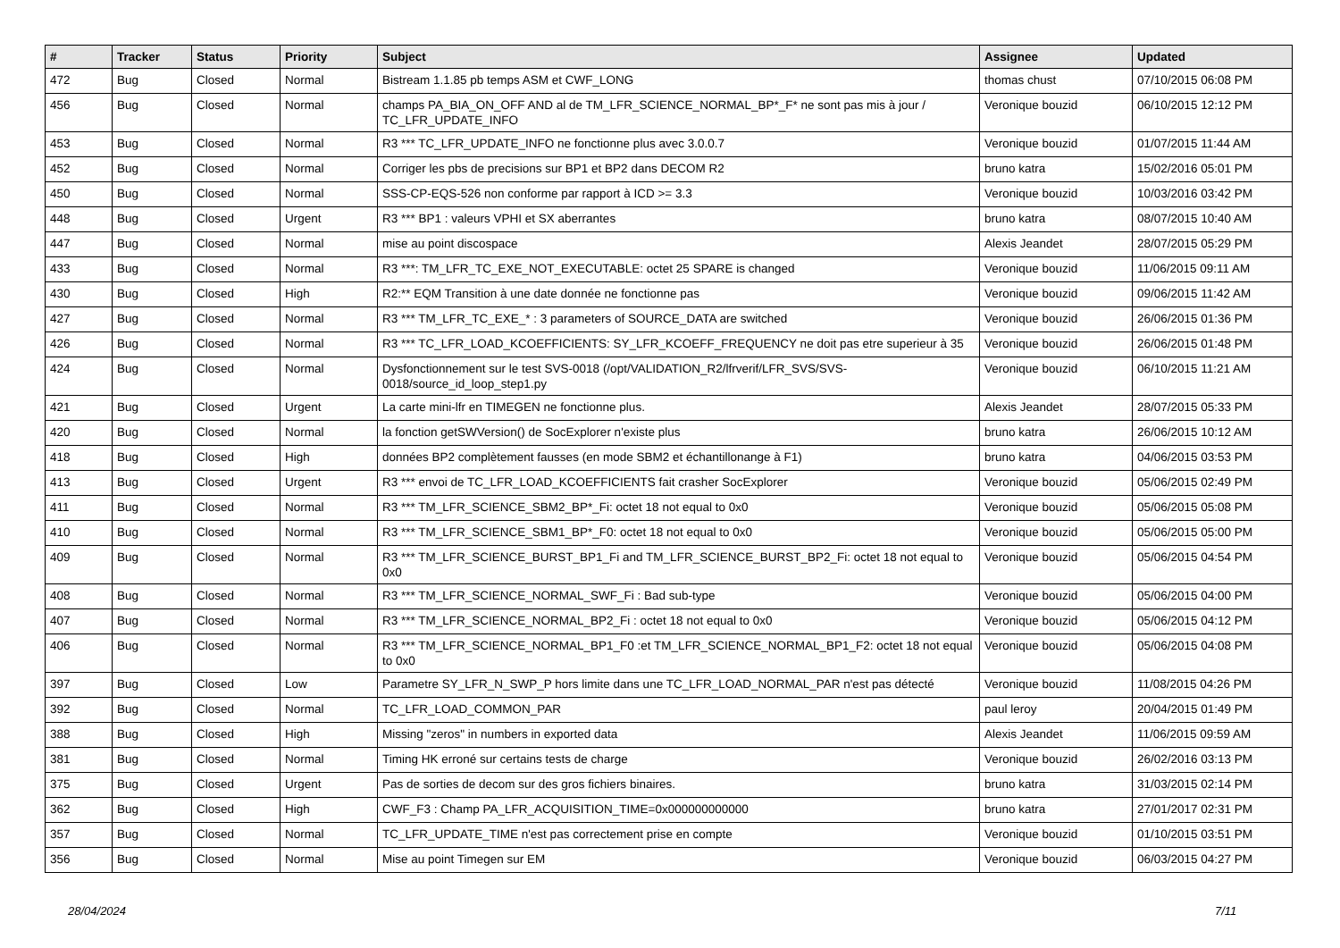| # | Tracker | Status | Priority | Subject | Assignee | Updated |
| --- | --- | --- | --- | --- | --- | --- |
| 472 | Bug | Closed | Normal | Bistream 1.1.85 pb temps ASM et CWF_LONG | thomas chust | 07/10/2015 06:08 PM |
| 456 | Bug | Closed | Normal | champs PA_BIA_ON_OFF AND al de TM_LFR_SCIENCE_NORMAL_BP*_F* ne sont pas mis à jour / TC_LFR_UPDATE_INFO | Veronique bouzid | 06/10/2015 12:12 PM |
| 453 | Bug | Closed | Normal | R3 *** TC_LFR_UPDATE_INFO ne fonctionne plus avec 3.0.0.7 | Veronique bouzid | 01/07/2015 11:44 AM |
| 452 | Bug | Closed | Normal | Corriger les pbs de precisions sur BP1 et BP2 dans DECOM R2 | bruno katra | 15/02/2016 05:01 PM |
| 450 | Bug | Closed | Normal | SSS-CP-EQS-526 non conforme par rapport à ICD >= 3.3 | Veronique bouzid | 10/03/2016 03:42 PM |
| 448 | Bug | Closed | Urgent | R3 *** BP1 : valeurs VPHI et SX aberrantes | bruno katra | 08/07/2015 10:40 AM |
| 447 | Bug | Closed | Normal | mise au point discospace | Alexis Jeandet | 28/07/2015 05:29 PM |
| 433 | Bug | Closed | Normal | R3 ***: TM_LFR_TC_EXE_NOT_EXECUTABLE: octet 25 SPARE is changed | Veronique bouzid | 11/06/2015 09:11 AM |
| 430 | Bug | Closed | High | R2:** EQM Transition à une date donnée ne fonctionne pas | Veronique bouzid | 09/06/2015 11:42 AM |
| 427 | Bug | Closed | Normal | R3 *** TM_LFR_TC_EXE_* : 3 parameters of SOURCE_DATA are switched | Veronique bouzid | 26/06/2015 01:36 PM |
| 426 | Bug | Closed | Normal | R3 *** TC_LFR_LOAD_KCOEFFICIENTS: SY_LFR_KCOEFF_FREQUENCY ne doit pas etre superieur à 35 | Veronique bouzid | 26/06/2015 01:48 PM |
| 424 | Bug | Closed | Normal | Dysfonctionnement sur le test SVS-0018 (/opt/VALIDATION_R2/lfrverif/LFR_SVS/SVS-0018/source_id_loop_step1.py | Veronique bouzid | 06/10/2015 11:21 AM |
| 421 | Bug | Closed | Urgent | La carte mini-lfr en TIMEGEN ne fonctionne plus. | Alexis Jeandet | 28/07/2015 05:33 PM |
| 420 | Bug | Closed | Normal | la fonction getSWVersion() de SocExplorer n'existe plus | bruno katra | 26/06/2015 10:12 AM |
| 418 | Bug | Closed | High | données BP2 complètement fausses (en mode SBM2 et échantillonange à F1) | bruno katra | 04/06/2015 03:53 PM |
| 413 | Bug | Closed | Urgent | R3 *** envoi de TC_LFR_LOAD_KCOEFFICIENTS fait crasher SocExplorer | Veronique bouzid | 05/06/2015 02:49 PM |
| 411 | Bug | Closed | Normal | R3 *** TM_LFR_SCIENCE_SBM2_BP*_Fi: octet 18 not equal to 0x0 | Veronique bouzid | 05/06/2015 05:08 PM |
| 410 | Bug | Closed | Normal | R3 *** TM_LFR_SCIENCE_SBM1_BP*_F0: octet 18 not equal to 0x0 | Veronique bouzid | 05/06/2015 05:00 PM |
| 409 | Bug | Closed | Normal | R3 *** TM_LFR_SCIENCE_BURST_BP1_Fi and TM_LFR_SCIENCE_BURST_BP2_Fi: octet 18 not equal to 0x0 | Veronique bouzid | 05/06/2015 04:54 PM |
| 408 | Bug | Closed | Normal | R3 *** TM_LFR_SCIENCE_NORMAL_SWF_Fi : Bad sub-type | Veronique bouzid | 05/06/2015 04:00 PM |
| 407 | Bug | Closed | Normal | R3 *** TM_LFR_SCIENCE_NORMAL_BP2_Fi : octet 18 not equal to 0x0 | Veronique bouzid | 05/06/2015 04:12 PM |
| 406 | Bug | Closed | Normal | R3 *** TM_LFR_SCIENCE_NORMAL_BP1_F0 :et TM_LFR_SCIENCE_NORMAL_BP1_F2: octet 18 not equal to 0x0 | Veronique bouzid | 05/06/2015 04:08 PM |
| 397 | Bug | Closed | Low | Parametre SY_LFR_N_SWP_P hors limite dans une TC_LFR_LOAD_NORMAL_PAR n'est pas détecté | Veronique bouzid | 11/08/2015 04:26 PM |
| 392 | Bug | Closed | Normal | TC_LFR_LOAD_COMMON_PAR | paul leroy | 20/04/2015 01:49 PM |
| 388 | Bug | Closed | High | Missing "zeros" in numbers in exported data | Alexis Jeandet | 11/06/2015 09:59 AM |
| 381 | Bug | Closed | Normal | Timing HK erroné sur certains tests de charge | Veronique bouzid | 26/02/2016 03:13 PM |
| 375 | Bug | Closed | Urgent | Pas de sorties de decom sur des gros fichiers binaires. | bruno katra | 31/03/2015 02:14 PM |
| 362 | Bug | Closed | High | CWF_F3 : Champ PA_LFR_ACQUISITION_TIME=0x000000000000 | bruno katra | 27/01/2017 02:31 PM |
| 357 | Bug | Closed | Normal | TC_LFR_UPDATE_TIME n'est pas correctement prise en compte | Veronique bouzid | 01/10/2015 03:51 PM |
| 356 | Bug | Closed | Normal | Mise au point Timegen sur EM | Veronique bouzid | 06/03/2015 04:27 PM |
28/04/2024 7/11